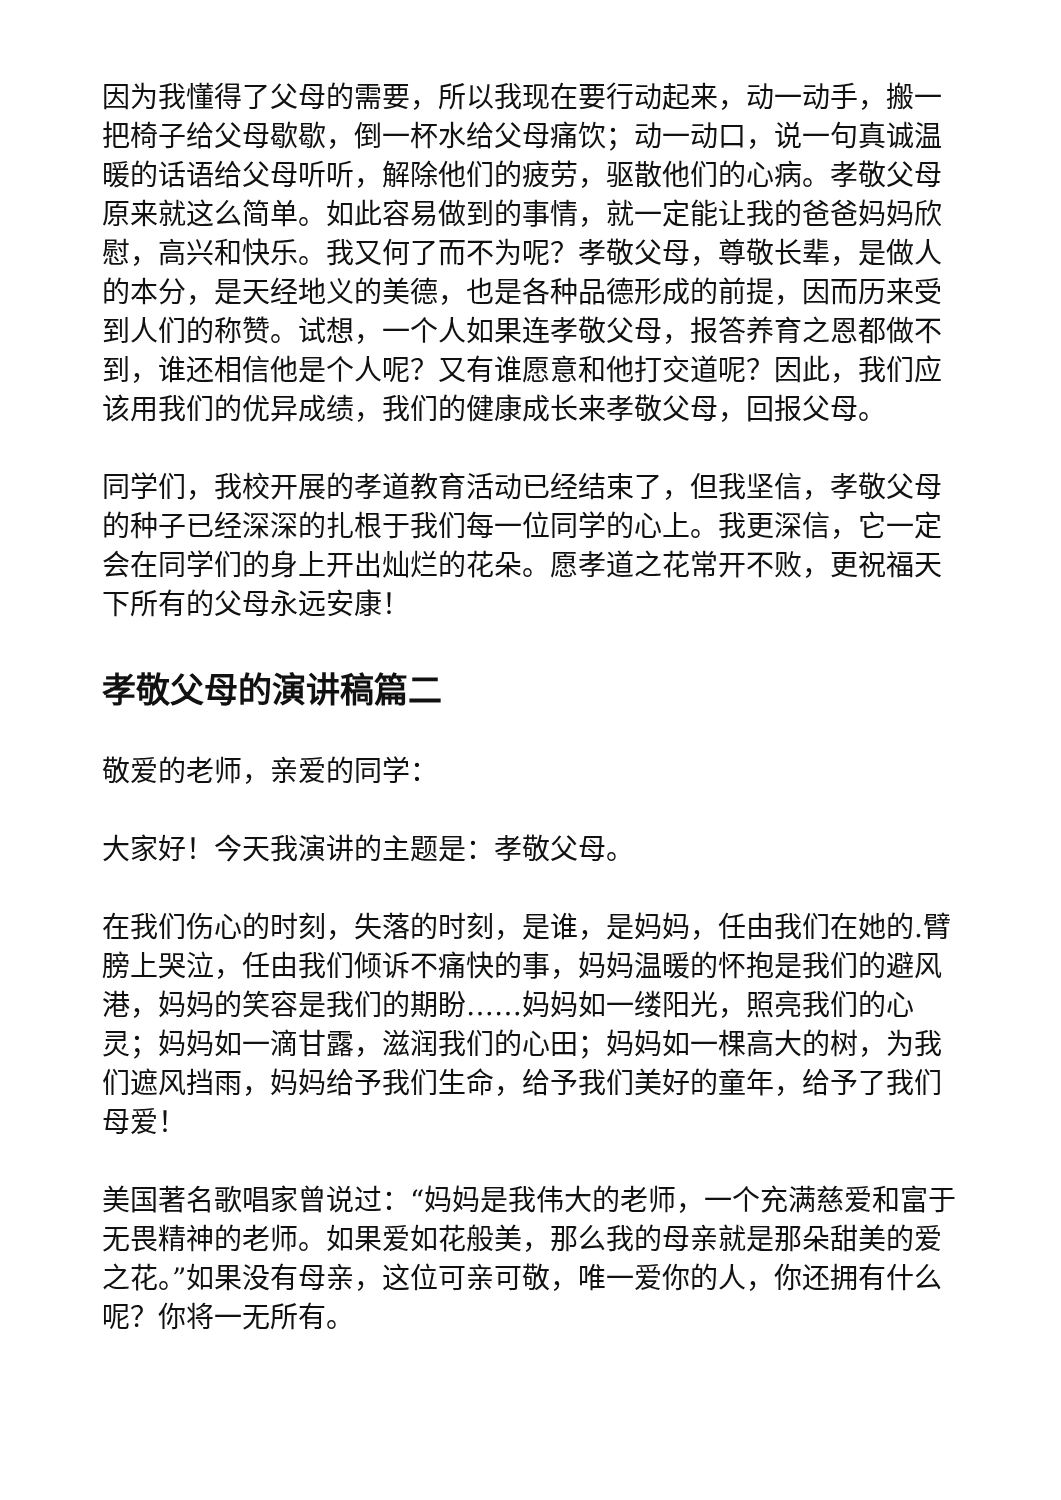因为我懂得了父母的需要，所以我现在要行动起来，动一动手，搬一把椅子给父母歇歇，倒一杯水给父母痛饮；动一动口，说一句真诚温暖的话语给父母听听，解除他们的疲劳，驱散他们的心病。孝敬父母原来就这么简单。如此容易做到的事情，就一定能让我的爸爸妈妈欣慰，高兴和快乐。我又何了而不为呢？孝敬父母，尊敬长辈，是做人的本分，是天经地义的美德，也是各种品德形成的前提，因而历来受到人们的称赞。试想，一个人如果连孝敬父母，报答养育之恩都做不到，谁还相信他是个人呢？又有谁愿意和他打交道呢？因此，我们应该用我们的优异成绩，我们的健康成长来孝敬父母，回报父母。
同学们，我校开展的孝道教育活动已经结束了，但我坚信，孝敬父母的种子已经深深的扎根于我们每一位同学的心上。我更深信，它一定会在同学们的身上开出灿烂的花朵。愿孝道之花常开不败，更祝福天下所有的父母永远安康！
孝敬父母的演讲稿篇二
敬爱的老师，亲爱的同学：
大家好！今天我演讲的主题是：孝敬父母。
在我们伤心的时刻，失落的时刻，是谁，是妈妈，任由我们在她的.臂膀上哭泣，任由我们倾诉不痛快的事，妈妈温暖的怀抱是我们的避风港，妈妈的笑容是我们的期盼……妈妈如一缕阳光，照亮我们的心灵；妈妈如一滴甘露，滋润我们的心田；妈妈如一棵高大的树，为我们遮风挡雨，妈妈给予我们生命，给予我们美好的童年，给予了我们母爱！
美国著名歌唱家曾说过：“妈妈是我伟大的老师，一个充满慈爱和富于无畏精神的老师。如果爱如花般美，那么我的母亲就是那朵甜美的爱之花。”如果没有母亲，这位可亲可敬，唯一爱你的人，你还拥有什么呢？你将一无所有。